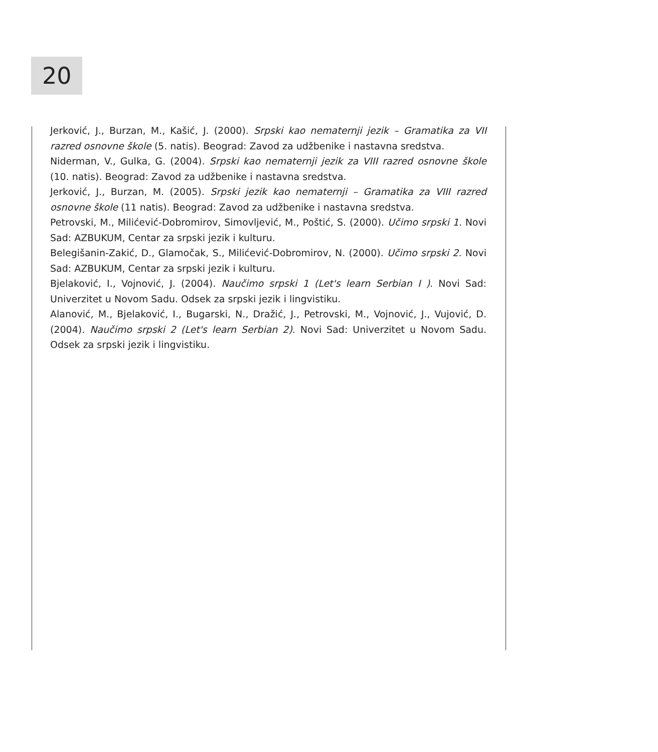20
Jerković, J., Burzan, M., Kašić, J. (2000). Srpski kao nematernji jezik – Gramatika za VII razred osnovne škole (5. natis). Beograd: Zavod za udžbenike i nastavna sredstva.
Niderman, V., Gulka, G. (2004). Srpski kao nematernji jezik za VIII razred osnovne škole (10. natis). Beograd: Zavod za udžbenike i nastavna sredstva.
Jerković, J., Burzan, M. (2005). Srpski jezik kao nematernji – Gramatika za VIII razred osnovne škole (11 natis). Beograd: Zavod za udžbenike i nastavna sredstva.
Petrovski, M., Milićević-Dobromirov, Simovljević, M., Poštić, S. (2000). Učimo srpski 1. Novi Sad: AZBUKUM, Centar za srpski jezik i kulturu.
Belegišanin-Zakić, D., Glamočak, S., Milićević-Dobromirov, N. (2000). Učimo srpski 2. Novi Sad: AZBUKUM, Centar za srpski jezik i kulturu.
Bjelaković, I., Vojnović, J. (2004). Naučimo srpski 1 (Let's learn Serbian I ). Novi Sad: Univerzitet u Novom Sadu. Odsek za srpski jezik i lingvistiku.
Alanović, M., Bjelaković, I., Bugarski, N., Dražić, J., Petrovski, M., Vojnović, J., Vujović, D. (2004). Naučimo srpski 2 (Let's learn Serbian 2). Novi Sad: Univerzitet u Novom Sadu. Odsek za srpski jezik i lingvistiku.